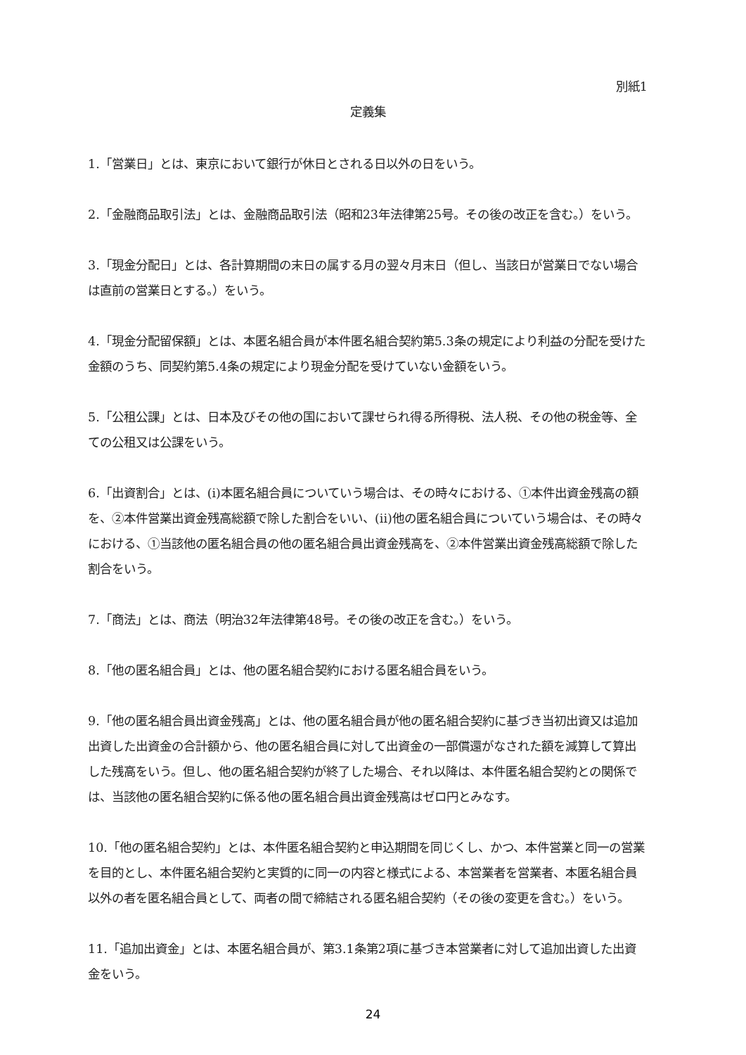別紙1
定義集
1.「営業日」とは、東京において銀行が休日とされる日以外の日をいう。
2.「金融商品取引法」とは、金融商品取引法（昭和23年法律第25号。その後の改正を含む。）をいう。
3.「現金分配日」とは、各計算期間の末日の属する月の翌々月末日（但し、当該日が営業日でない場合は直前の営業日とする。）をいう。
4.「現金分配留保額」とは、本匿名組合員が本件匿名組合契約第5.3条の規定により利益の分配を受けた金額のうち、同契約第5.4条の規定により現金分配を受けていない金額をいう。
5.「公租公課」とは、日本及びその他の国において課せられ得る所得税、法人税、その他の税金等、全ての公租又は公課をいう。
6.「出資割合」とは、(i)本匿名組合員についていう場合は、その時々における、①本件出資金残高の額を、②本件営業出資金残高総額で除した割合をいい、(ii)他の匿名組合員についていう場合は、その時々における、①当該他の匿名組合員の他の匿名組合員出資金残高を、②本件営業出資金残高総額で除した割合をいう。
7.「商法」とは、商法（明治32年法律第48号。その後の改正を含む。）をいう。
8.「他の匿名組合員」とは、他の匿名組合契約における匿名組合員をいう。
9.「他の匿名組合員出資金残高」とは、他の匿名組合員が他の匿名組合契約に基づき当初出資又は追加出資した出資金の合計額から、他の匿名組合員に対して出資金の一部償還がなされた額を減算して算出した残高をいう。但し、他の匿名組合契約が終了した場合、それ以降は、本件匿名組合契約との関係では、当該他の匿名組合契約に係る他の匿名組合員出資金残高はゼロ円とみなす。
10.「他の匿名組合契約」とは、本件匿名組合契約と申込期間を同じくし、かつ、本件営業と同一の営業を目的とし、本件匿名組合契約と実質的に同一の内容と様式による、本営業者を営業者、本匿名組合員以外の者を匿名組合員として、両者の間で締結される匿名組合契約（その後の変更を含む。）をいう。
11.「追加出資金」とは、本匿名組合員が、第3.1条第2項に基づき本営業者に対して追加出資した出資金をいう。
24